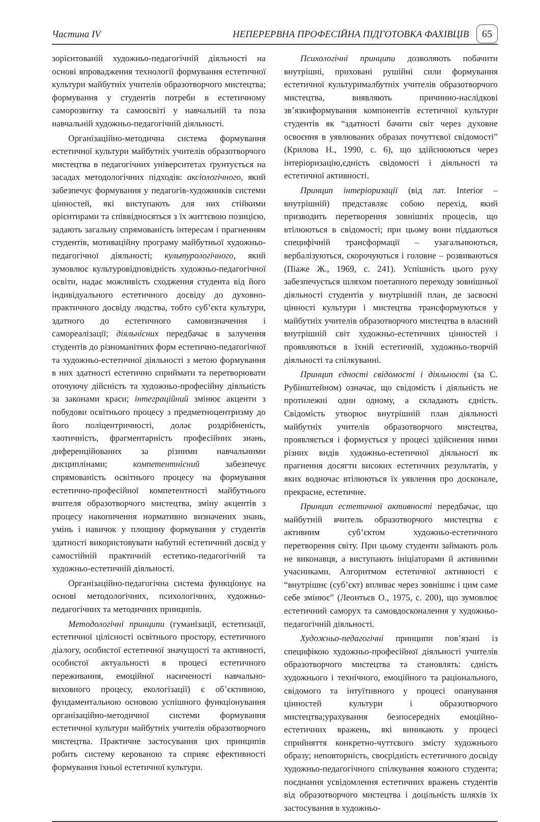Частина IV НЕПЕРЕРВНА ПРОФЕСІЙНА ПІДГОТОВКА ФАХІВЦІВ 65
зорієнтованій художньо-педагогічній діяльності на основі впровадження технології формування естетичної культури майбутніх учителів образотворчого мистецтва; формування у студентів потреби в естетичному саморозвитку та самоосвіті у навчальній та поза навчальній художньо-педагогічній діяльності.
Організаційно-методична система формування естетичної культури майбутніх учителів образотворчого мистецтва в педагогічних університетах ґрунтується на засадах методологічних підходів: аксіологічного, який забезпечує формування у педагогів-художників системи цінностей, які виступають для них стійкими орієнтирами та співвідносяться з їх життєвою позицією, задають загальну спрямованість інтересам і прагненням студентів, мотиваційну програму майбутньої художньо-педагогічної діяльності; культурологічного, який зумовлює культуровідповідність художньо-педагогічної освіти, надає можливість сходження студента від його індивідуального естетичного досвіду до духовно-практичного досвіду людства, тобто суб’єкта культури, здатного до естетичного самовизначення і самореалізації; діяльнісних передбачає в залучення студентів до різноманітних форм естетично-педагогічної та художньо-естетичної діяльності з метою формування в них здатності естетично сприймати та перетворювати оточуючу дійсність та художньо-професійну діяльність за законами краси; інтеграційний змінює акценти з побудови освітнього процесу з предметноцентризму до його поліцентричності, долає роздрібненість, хаотичність, фрагментарність професійних знань, диференційованих за різними навчальними дисциплінами; компетентнісний забезпечує спрямованість освітнього процесу на формування естетично-професійної компетентності майбутнього вчителя образотворчого мистецтва, зміну акцентів з процесу накопичення нормативно визначених знань, умінь і навичок у площину формування у студентів здатності використовувати набутий естетичний досвід у самостійній практичній естетико-педагогічній та художньо-естетичній діяльності.
Організаційно-педагогічна система функціонує на основі методологічних, психологічних, художньо-педагогічних та методичних принципів.
Методологічні принципи (гуманізації, естетизації, естетичної цілісності освітнього простору, естетичного діалогу, особистої естетичної значущості та активності, особистої актуальності в процесі естетичного переживання, емоційної насиченості навчально-виховного процесу, екологізації) є об’єктивною, фундаментальною основою успішного функціонування організаційно-методичної системи формування естетичної культури майбутніх учителів образотворчого мистецтва. Практичне застосування цих принципів робить систему керованою та сприяє ефективності формування їхньої естетичної культури.
Психологічні принципи дозволяють побачити внутрішні, приховані рушійні сили формування естетичної культурималбутніх учителів образотворчого мистецтва, виявляють причинно-наслідкові зв’язкиформування компонентів естетичної культури студентів як “здатності бачити світ через духовне освоєння в уявлюваних образах почуттєвої свідомості” (Крилова Н., 1990, с. 6), що здійснюються через інтеріоризацію,єдність свідомості і діяльності та естетичної активності.
Принцип інтеріоризації (від лат. Interior – внутрішній) представляє собою перехід, який призводить перетворення зовнішніх процесів, що втілюються в свідомості; при цьому вони піддаються специфічній трансформації – узагальнюються, вербалізуються, скорочуються і головне – розвиваються (Піаже Ж., 1969, с. 241). Успішність цього руху забезпечується шляхом поетапного переходу зовнішньої діяльності студентів у внутрішній план, де засвоєні цінності культури і мистецтва трансформуються у майбутніх учителів образотворчого мистецтва в власний внутрішній світ художньо-естетичних цінностей і проявляються в їхній естетичній, художньо-творчій діяльності та спілкуванні.
Принцип єдності свідомості і діяльності (за С. Рубінштейном) означає, що свідомість і діяльність не протилежні один одному, а складають єдність. Свідомість утворює внутрішній план діяльності майбутніх учителів образотворчого мистецтва, проявляється і формується у процесі здійснення ними різних видів художньо-естетичної діяльності як прагнення досягти високих естетичних результатів, у яких водночас втілюються їх уявлення про досконале, прекрасне, естетичне.
Принцип естетичної активності передбачає, що майбутній вчитель образотворчого мистецтва є активним суб’єктом художньо-естетичного перетворення світу. При цьому студенти займають роль не виконавця, а виступають ініціаторами й активними учасниками. Алгоритмом естетичної активності є “внутрішнє (суб’єкт) впливає через зовнішнє і цим саме себе змінює” (Леонтьєв О., 1975, с. 200), що зумовлює естетичний саморух та самовдосконалення у художньо-педагогічній діяльності.
Художньо-педагогічні принципи пов’язані із специфікою художньо-професійної діяльності учителів образотворчого мистецтва та становлять: єдність художнього і технічного, емоційного та раціонального, свідомого та інтуїтивного у процесі опанування цінностей культури і образотворчого мистецтва;урахування безпосередніх емоційно-естетичних вражень, які виникають у процесі сприйняття конкретно-чуттєвого змісту художнього образу; неповторність, своєрідність естетичного досвіду художньо-педагогічного спілкування кожного студента; поєднання усвідомлення естетичних вражень студентів від образотворчого мистецтва і доцільність шляхів їх застосування в художньо-